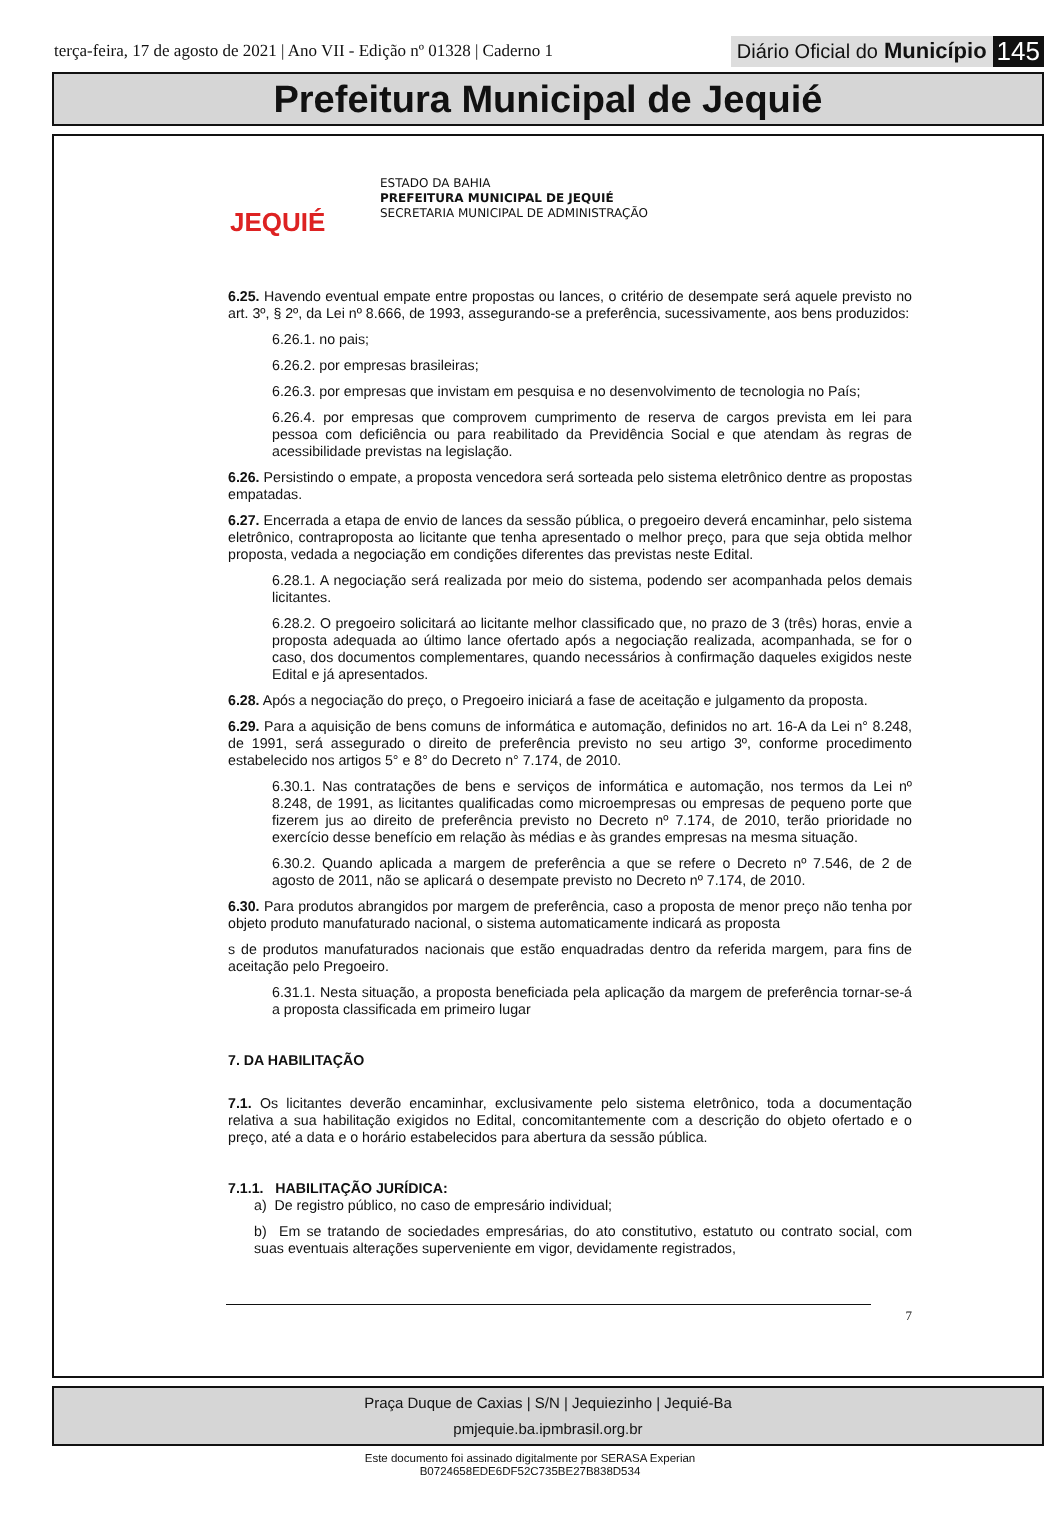terça-feira, 17 de agosto de 2021 | Ano VII - Edição nº 01328 | Caderno 1 Diário Oficial do Município 145
Prefeitura Municipal de Jequié
JEQUIÉ
ESTADO DA BAHIA
PREFEITURA MUNICIPAL DE JEQUIÉ
SECRETARIA MUNICIPAL DE ADMINISTRAÇÃO
6.25. Havendo eventual empate entre propostas ou lances, o critério de desempate será aquele previsto no art. 3º, § 2º, da Lei nº 8.666, de 1993, assegurando-se a preferência, sucessivamente, aos bens produzidos:
6.26.1. no pais;
6.26.2. por empresas brasileiras;
6.26.3. por empresas que invistam em pesquisa e no desenvolvimento de tecnologia no País;
6.26.4. por empresas que comprovem cumprimento de reserva de cargos prevista em lei para pessoa com deficiência ou para reabilitado da Previdência Social e que atendam às regras de acessibilidade previstas na legislação.
6.26. Persistindo o empate, a proposta vencedora será sorteada pelo sistema eletrônico dentre as propostas empatadas.
6.27. Encerrada a etapa de envio de lances da sessão pública, o pregoeiro deverá encaminhar, pelo sistema eletrônico, contraproposta ao licitante que tenha apresentado o melhor preço, para que seja obtida melhor proposta, vedada a negociação em condições diferentes das previstas neste Edital.
6.28.1. A negociação será realizada por meio do sistema, podendo ser acompanhada pelos demais licitantes.
6.28.2. O pregoeiro solicitará ao licitante melhor classificado que, no prazo de 3 (três) horas, envie a proposta adequada ao último lance ofertado após a negociação realizada, acompanhada, se for o caso, dos documentos complementares, quando necessários à confirmação daqueles exigidos neste Edital e já apresentados.
6.28. Após a negociação do preço, o Pregoeiro iniciará a fase de aceitação e julgamento da proposta.
6.29. Para a aquisição de bens comuns de informática e automação, definidos no art. 16-A da Lei n° 8.248, de 1991, será assegurado o direito de preferência previsto no seu artigo 3º, conforme procedimento estabelecido nos artigos 5° e 8° do Decreto n° 7.174, de 2010.
6.30.1. Nas contratações de bens e serviços de informática e automação, nos termos da Lei nº 8.248, de 1991, as licitantes qualificadas como microempresas ou empresas de pequeno porte que fizerem jus ao direito de preferência previsto no Decreto nº 7.174, de 2010, terão prioridade no exercício desse benefício em relação às médias e às grandes empresas na mesma situação.
6.30.2. Quando aplicada a margem de preferência a que se refere o Decreto nº 7.546, de 2 de agosto de 2011, não se aplicará o desempate previsto no Decreto nº 7.174, de 2010.
6.30. Para produtos abrangidos por margem de preferência, caso a proposta de menor preço não tenha por objeto produto manufaturado nacional, o sistema automaticamente indicará as proposta
s de produtos manufaturados nacionais que estão enquadradas dentro da referida margem, para fins de aceitação pelo Pregoeiro.
6.31.1. Nesta situação, a proposta beneficiada pela aplicação da margem de preferência tornar-se-á a proposta classificada em primeiro lugar
7. DA HABILITAÇÃO
7.1. Os licitantes deverão encaminhar, exclusivamente pelo sistema eletrônico, toda a documentação relativa a sua habilitação exigidos no Edital, concomitantemente com a descrição do objeto ofertado e o preço, até a data e o horário estabelecidos para abertura da sessão pública.
7.1.1. HABILITAÇÃO JURÍDICA:
a) De registro público, no caso de empresário individual;
b) Em se tratando de sociedades empresárias, do ato constitutivo, estatuto ou contrato social, com suas eventuais alterações superveniente em vigor, devidamente registrados,
7
Praça Duque de Caxias | S/N | Jequiezinho | Jequié-Ba
pmjequie.ba.ipmbrasil.org.br
Este documento foi assinado digitalmente por SERASA Experian
B0724658EDE6DF52C735BE27B838D534